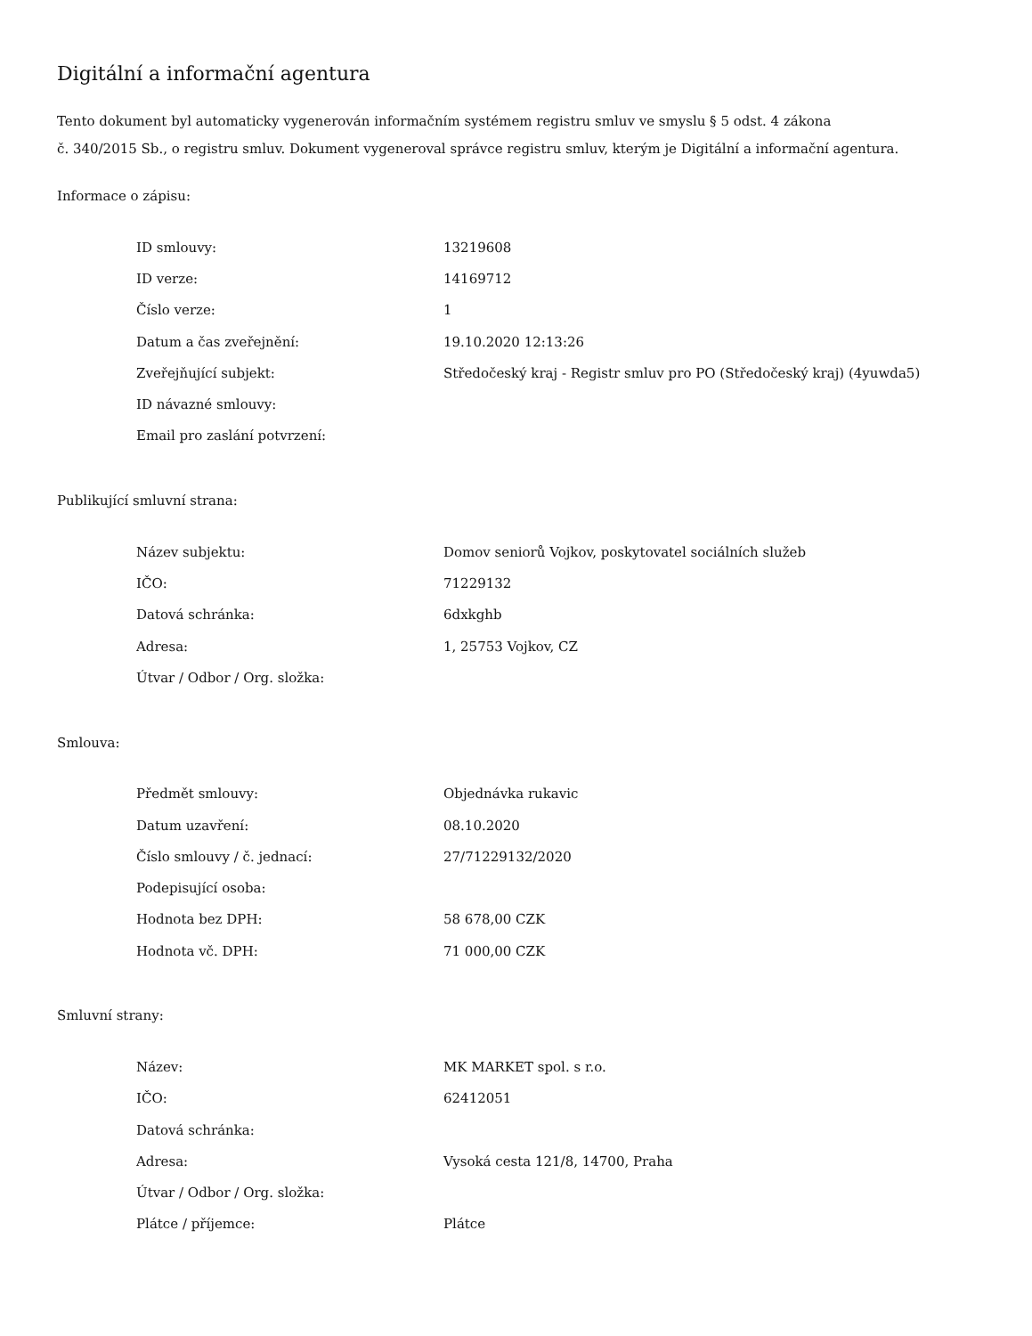Digitální a informační agentura
Tento dokument byl automaticky vygenerován informačním systémem registru smluv ve smyslu § 5 odst. 4 zákona
č. 340/2015 Sb., o registru smluv. Dokument vygeneroval správce registru smluv, kterým je Digitální a informační agentura.
Informace o zápisu:
| ID smlouvy: | 13219608 |
| ID verze: | 14169712 |
| Číslo verze: | 1 |
| Datum a čas zveřejnění: | 19.10.2020 12:13:26 |
| Zveřejňující subjekt: | Středočeský kraj - Registr smluv pro PO (Středočeský kraj) (4yuwda5) |
| ID návazné smlouvy: | |
| Email pro zaslání potvrzení: | |
Publikující smluvní strana:
| Název subjektu: | Domov seniorů Vojkov, poskytovatel sociálních služeb |
| IČO: | 71229132 |
| Datová schránka: | 6dxkghb |
| Adresa: | 1, 25753 Vojkov, CZ |
| Útvar / Odbor / Org. složka: | |
Smlouva:
| Předmět smlouvy: | Objednávka rukavic |
| Datum uzavření: | 08.10.2020 |
| Číslo smlouvy / č. jednací: | 27/71229132/2020 |
| Podepisující osoba: | |
| Hodnota bez DPH: | 58 678,00 CZK |
| Hodnota vč. DPH: | 71 000,00 CZK |
Smluvní strany:
| Název: | MK MARKET spol. s r.o. |
| IČO: | 62412051 |
| Datová schránka: | |
| Adresa: | Vysoká cesta 121/8, 14700, Praha |
| Útvar / Odbor / Org. složka: | |
| Plátce / příjemce: | Plátce |